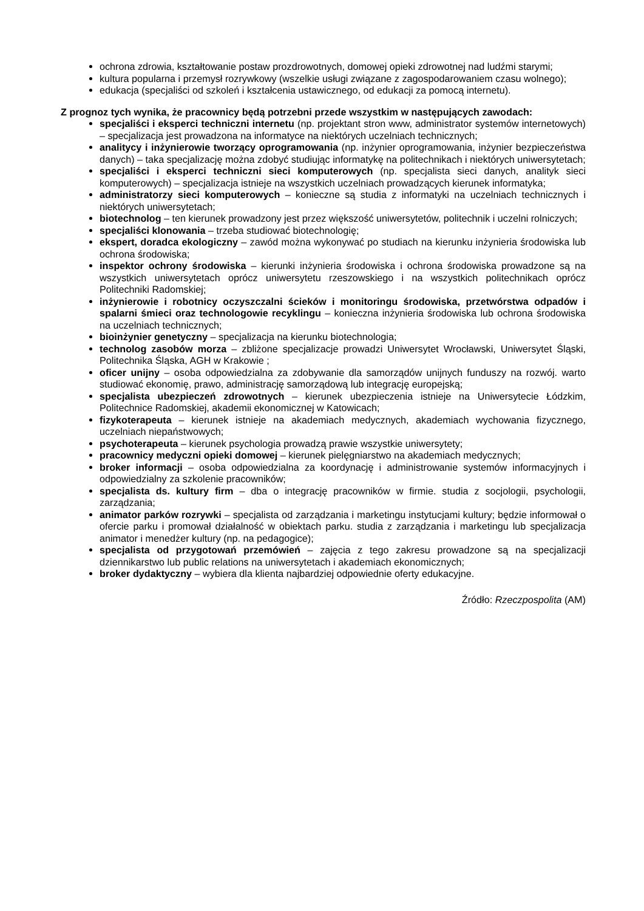ochrona zdrowia, kształtowanie postaw prozdrowotnych, domowej opieki zdrowotnej nad ludźmi starymi;
kultura popularna i przemysł rozrywkowy (wszelkie usługi związane z zagospodarowaniem czasu wolnego);
edukacja (specjaliści od szkoleń i kształcenia ustawicznego, od edukacji za pomocą internetu).
Z prognoz tych wynika, że pracownicy będą potrzebni przede wszystkim w następujących zawodach:
specjaliści i eksperci techniczni internetu (np. projektant stron www, administrator systemów internetowych) – specjalizacja jest prowadzona na informatyce na niektórych uczelniach technicznych;
analitycy i inżynierowie tworzący oprogramowania (np. inżynier oprogramowania, inżynier bezpieczeństwa danych) – taka specjalizację można zdobyć studiując informatykę na politechnikach i niektórych uniwersytetach;
specjaliści i eksperci techniczni sieci komputerowych (np. specjalista sieci danych, analityk sieci komputerowych) – specjalizacja istnieje na wszystkich uczelniach prowadzących kierunek informatyka;
administratorzy sieci komputerowych – konieczne są studia z informatyki na uczelniach technicznych i niektórych uniwersytetach;
biotechnolog – ten kierunek prowadzony jest przez większość uniwersytetów, politechnik i uczelni rolniczych;
specjaliści klonowania – trzeba studiować biotechnologię;
ekspert, doradca ekologiczny – zawód można wykonywać po studiach na kierunku inżynieria środowiska lub ochrona środowiska;
inspektor ochrony środowiska – kierunki inżynieria środowiska i ochrona środowiska prowadzone są na wszystkich uniwersytetach oprócz uniwersytetu rzeszowskiego i na wszystkich politechnikach oprócz Politechniki Radomskiej;
inżynierowie i robotnicy oczyszczalni ścieków i monitoringu środowiska, przetwórstwa odpadów i spalarni śmieci oraz technologowie recyklingu – konieczna inżynieria środowiska lub ochrona środowiska na uczelniach technicznych;
bioinżynier genetyczny – specjalizacja na kierunku biotechnologia;
technolog zasobów morza – zbliżone specjalizacje prowadzi Uniwersytet Wrocławski, Uniwersytet Śląski, Politechnika Śląska, AGH w Krakowie ;
oficer unijny – osoba odpowiedzialna za zdobywanie dla samorządów unijnych funduszy na rozwój. warto studiować ekonomię, prawo, administrację samorządową lub integrację europejską;
specjalista ubezpieczeń zdrowotnych – kierunek ubezpieczenia istnieje na Uniwersytecie Łódzkim, Politechnice Radomskiej, akademii ekonomicznej w Katowicach;
fizykoterapeuta – kierunek istnieje na akademiach medycznych, akademiach wychowania fizycznego, uczelniach niepaństwowych;
psychoterapeuta – kierunek psychologia prowadzą prawie wszystkie uniwersytety;
pracownicy medyczni opieki domowej – kierunek pielęgniarstwo na akademiach medycznych;
broker informacji – osoba odpowiedzialna za koordynację i administrowanie systemów informacyjnych i odpowiedzialny za szkolenie pracowników;
specjalista ds. kultury firm – dba o integrację pracowników w firmie. studia z socjologii, psychologii, zarządzania;
animator parków rozrywki – specjalista od zarządzania i marketingu instytucjami kultury; będzie informował o ofercie parku i promował działalność w obiektach parku. studia z zarządzania i marketingu lub specjalizacja animator i menedżer kultury (np. na pedagogice);
specjalista od przygotowań przemówień – zajęcia z tego zakresu prowadzone są na specjalizacji dziennikarstwo lub public relations na uniwersytetach i akademiach ekonomicznych;
broker dydaktyczny – wybiera dla klienta najbardziej odpowiednie oferty edukacyjne.
Źródło: Rzeczpospolita (AM)